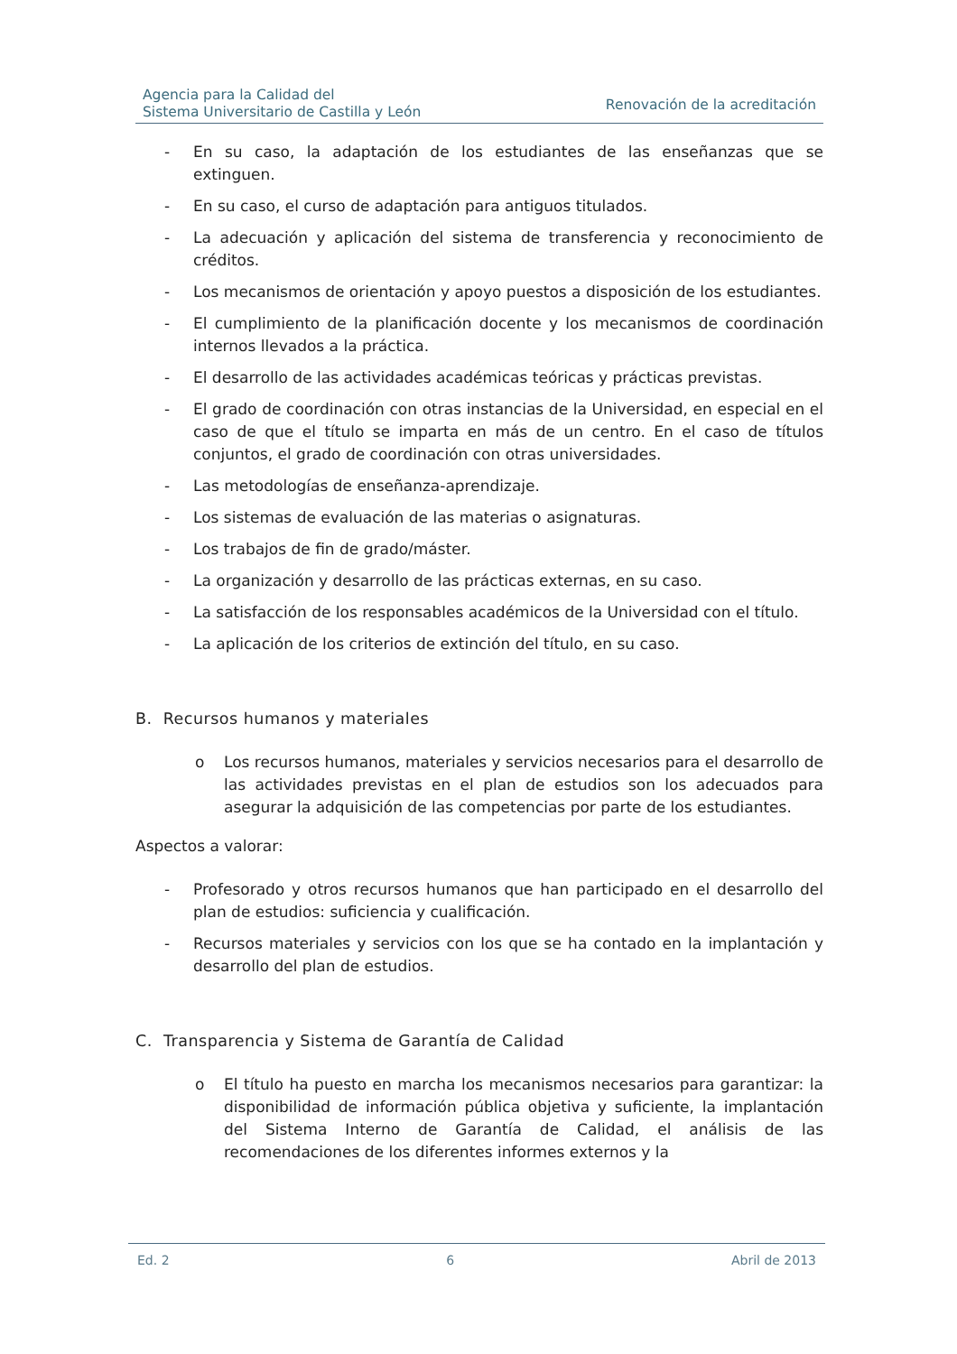Agencia para la Calidad del
Sistema Universitario de Castilla y León
Renovación de la acreditación
- En su caso, la adaptación de los estudiantes de las enseñanzas que se extinguen.
- En su caso, el curso de adaptación para antiguos titulados.
- La adecuación y aplicación del sistema de transferencia y reconocimiento de créditos.
- Los mecanismos de orientación y apoyo puestos a disposición de los estudiantes.
- El cumplimiento de la planificación docente y los mecanismos de coordinación internos llevados a la práctica.
- El desarrollo de las actividades académicas teóricas y prácticas previstas.
- El grado de coordinación con otras instancias de la Universidad, en especial en el caso de que el título se imparta en más de un centro. En el caso de títulos conjuntos, el grado de coordinación con otras universidades.
- Las metodologías de enseñanza-aprendizaje.
- Los sistemas de evaluación de las materias o asignaturas.
- Los trabajos de fin de grado/máster.
- La organización y desarrollo de las prácticas externas, en su caso.
- La satisfacción de los responsables académicos de la Universidad con el título.
- La aplicación de los criterios de extinción del título, en su caso.
B. Recursos humanos y materiales
o Los recursos humanos, materiales y servicios necesarios para el desarrollo de las actividades previstas en el plan de estudios son los adecuados para asegurar la adquisición de las competencias por parte de los estudiantes.
Aspectos a valorar:
- Profesorado y otros recursos humanos que han participado en el desarrollo del plan de estudios: suficiencia y cualificación.
- Recursos materiales y servicios con los que se ha contado en la implantación y desarrollo del plan de estudios.
C. Transparencia y Sistema de Garantía de Calidad
o El título ha puesto en marcha los mecanismos necesarios para garantizar: la disponibilidad de información pública objetiva y suficiente, la implantación del Sistema Interno de Garantía de Calidad, el análisis de las recomendaciones de los diferentes informes externos y la
Ed. 2 6 Abril de 2013